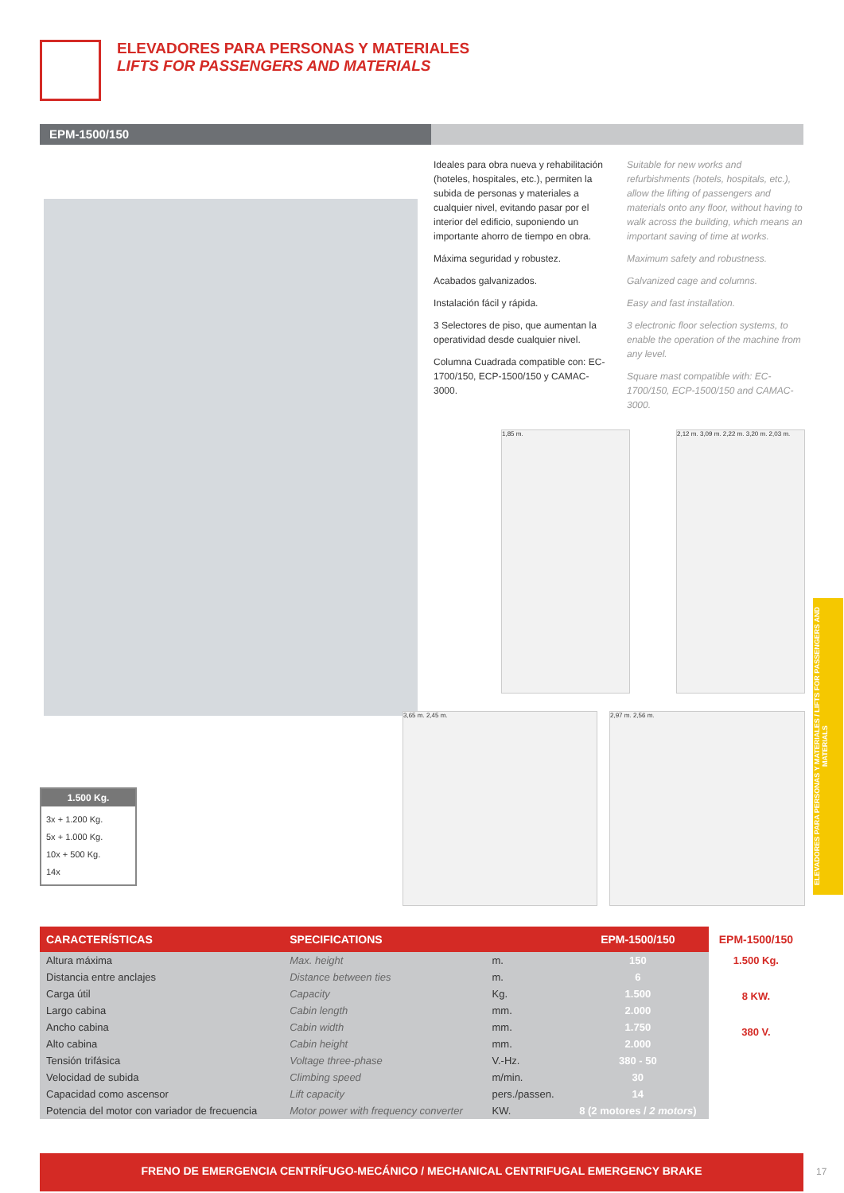ELEVADORES PARA PERSONAS Y MATERIALES
LIFTS FOR PASSENGERS AND MATERIALS
EPM-1500/150
Ideales para obra nueva y rehabilitación (hoteles, hospitales, etc.), permiten la subida de personas y materiales a cualquier nivel, evitando pasar por el interior del edificio, suponiendo un importante ahorro de tiempo en obra.
Máxima seguridad y robustez.
Acabados galvanizados.
Instalación fácil y rápida.
3 Selectores de piso, que aumentan la operatividad desde cualquier nivel.
Columna Cuadrada compatible con: EC-1700/150, ECP-1500/150 y CAMAC-3000.
Suitable for new works and refurbishments (hotels, hospitals, etc.), allow the lifting of passengers and materials onto any floor, without having to walk across the building, which means an important saving of time at works.
Maximum safety and robustness.
Galvanized cage and columns.
Easy and fast installation.
3 electronic floor selection systems, to enable the operation of the machine from any level.
Square mast compatible with: EC-1700/150, ECP-1500/150 and CAMAC-3000.
1,85 m.
2,12 m. 3,09 m. 2,22 m. 3,20 m. 2,03 m.
3,65 m. 2,45 m. 2,97 m. 2,56 m.
1.500 Kg.
3x + 1.200 Kg.
5x + 1.000 Kg.
10x + 500 Kg.
14x
| CARACTERÍSTICAS | SPECIFICATIONS | | EPM-1500/150 | EPM-1500/150 |
| --- | --- | --- | --- | --- |
| Altura máxima | Max. height | m. | 150 | 1.500 Kg. 8 KW. 380 V. |
| Distancia entre anclajes | Distance between ties | m. | 6 | |
| Carga útil | Capacity | Kg. | 1.500 | |
| Largo cabina | Cabin length | mm. | 2.000 | |
| Ancho cabina | Cabin width | mm. | 1.750 | |
| Alto cabina | Cabin height | mm. | 2.000 | |
| Tensión trifásica | Voltage three-phase | V.-Hz. | 380 - 50 | |
| Velocidad de subida | Climbing speed | m/min. | 30 | |
| Capacidad como ascensor | Lift capacity | pers./passen. | 14 | |
| Potencia del motor con variador de frecuencia | Motor power with frequency converter | KW. | 8 (2 motores / 2 motors ) | |
FRENO DE EMERGENCIA CENTRÍFUGO-MECÁNICO / MECHANICAL CENTRIFUGAL EMERGENCY BRAKE
ELEVADORES PARA PERSONAS Y MATERIALES / LIFTS FOR PASSENGERS AND MATERIALS
17